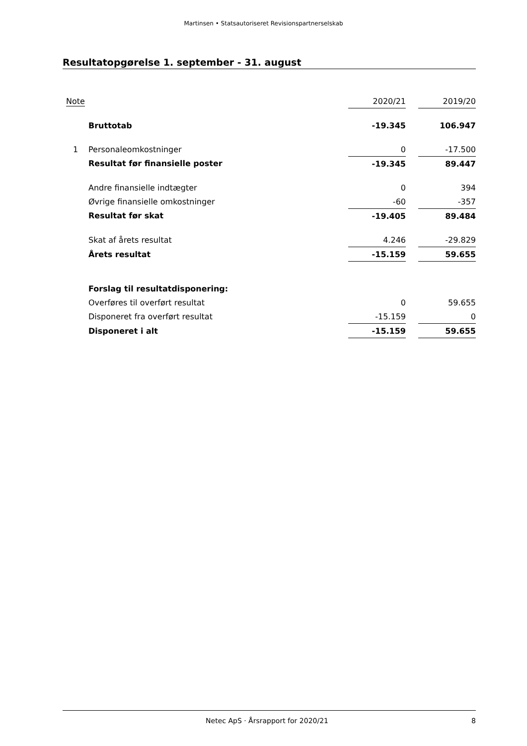Martinsen • Statsautoriseret Revisionspartnerselskab
Resultatopgørelse 1. september - 31. august
| Note | | 2020/21 | | 2019/20 |
| --- | --- | --- | --- | --- |
| | Bruttotab | -19.345 | | 106.947 |
| 1 | Personaleomkostninger | 0 | | -17.500 |
| | Resultat før finansielle poster | -19.345 | | 89.447 |
| | Andre finansielle indtægter | 0 | | 394 |
| | Øvrige finansielle omkostninger | -60 | | -357 |
| | Resultat før skat | -19.405 | | 89.484 |
| | Skat af årets resultat | 4.246 | | -29.829 |
| | Årets resultat | -15.159 | | 59.655 |
| | Forslag til resultatdisponering: | | | |
| | Overføres til overført resultat | 0 | | 59.655 |
| | Disponeret fra overført resultat | -15.159 | | 0 |
| | Disponeret i alt | -15.159 | | 59.655 |
Netec ApS · Årsrapport for 2020/21 8